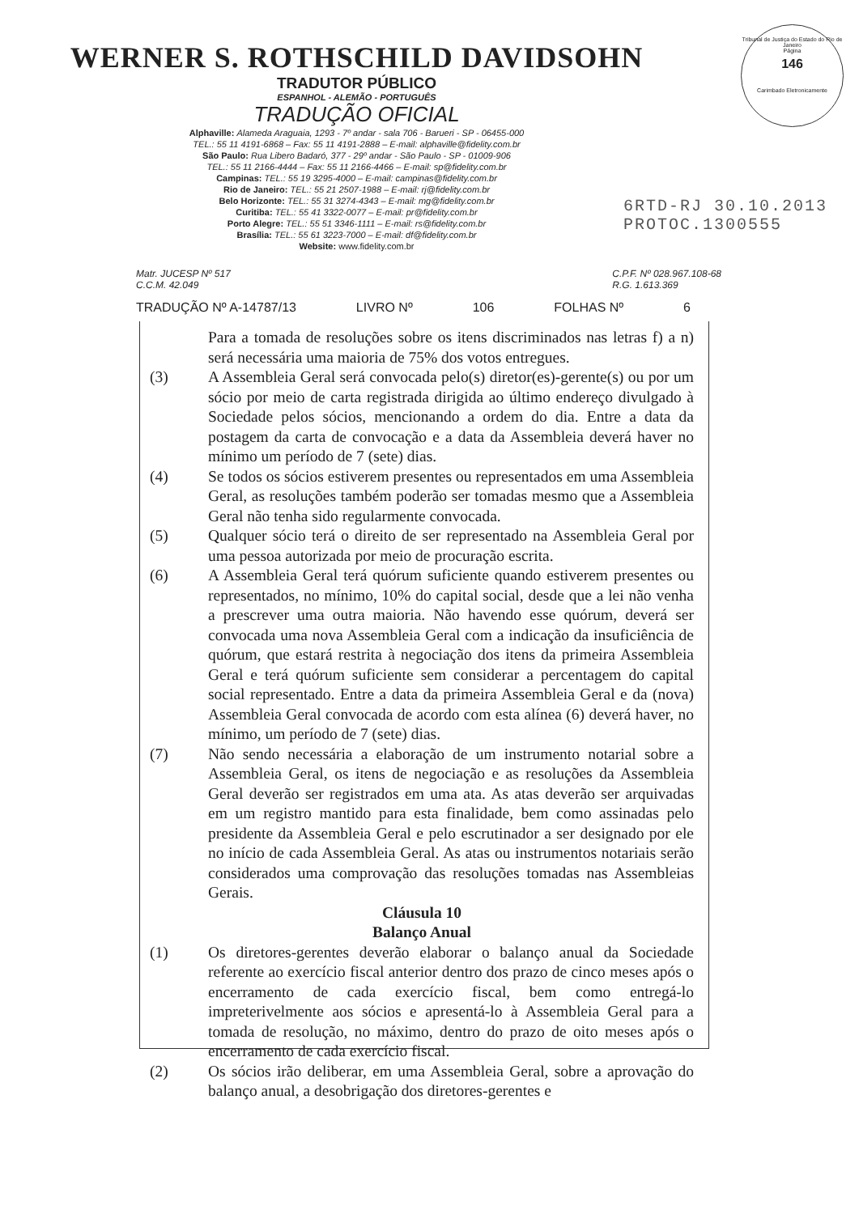Tribunal de Justiça do Estado do Rio de Janeiro
Página
146
Carimbado Eletronicamente
WERNER S. ROTHSCHILD DAVIDSOHN
TRADUTOR PÚBLICO
ESPANHOL - ALEMÃO - PORTUGUÊS
TRADUÇÃO OFICIAL
Alphaville: Alameda Araguaia, 1293 - 7º andar - sala 706 - Barueri - SP - 06455-000
TEL.: 55 11 4191-6868 – Fax: 55 11 4191-2888 – E-mail: alphaville@fidelity.com.br
São Paulo: Rua Libero Badaró, 377 - 29º andar - São Paulo - SP - 01009-906
TEL.: 55 11 2166-4444 – Fax: 55 11 2166-4466 – E-mail: sp@fidelity.com.br
Campinas: TEL.: 55 19 3295-4000 – E-mail: campinas@fidelity.com.br
Rio de Janeiro: TEL.: 55 21 2507-1988 – E-mail: rj@fidelity.com.br
Belo Horizonte: TEL.: 55 31 3274-4343 – E-mail: mg@fidelity.com.br
Curitiba: TEL.: 55 41 3322-0077 – E-mail: pr@fidelity.com.br
Porto Alegre: TEL.: 55 51 3346-1111 – E-mail: rs@fidelity.com.br
Brasília: TEL.: 55 61 3223-7000 – E-mail: df@fidelity.com.br
Website: www.fidelity.com.br
6RTD-RJ 30.10.2013
PROTOC.1300555
Matr. JUCESP Nº 517
C.C.M. 42.049
C.P.F. Nº 028.967.108-68
R.G. 1.613.369
TRADUÇÃO Nº A-14787/13 LIVRO Nº 106 FOLHAS Nº 6
Para a tomada de resoluções sobre os itens discriminados nas letras f) a n) será necessária uma maioria de 75% dos votos entregues.
(3) A Assembleia Geral será convocada pelo(s) diretor(es)-gerente(s) ou por um sócio por meio de carta registrada dirigida ao último endereço divulgado à Sociedade pelos sócios, mencionando a ordem do dia. Entre a data da postagem da carta de convocação e a data da Assembleia deverá haver no mínimo um período de 7 (sete) dias.
(4) Se todos os sócios estiverem presentes ou representados em uma Assembleia Geral, as resoluções também poderão ser tomadas mesmo que a Assembleia Geral não tenha sido regularmente convocada.
(5) Qualquer sócio terá o direito de ser representado na Assembleia Geral por uma pessoa autorizada por meio de procuração escrita.
(6) A Assembleia Geral terá quórum suficiente quando estiverem presentes ou representados, no mínimo, 10% do capital social, desde que a lei não venha a prescrever uma outra maioria. Não havendo esse quórum, deverá ser convocada uma nova Assembleia Geral com a indicação da insuficiência de quórum, que estará restrita à negociação dos itens da primeira Assembleia Geral e terá quórum suficiente sem considerar a percentagem do capital social representado. Entre a data da primeira Assembleia Geral e da (nova) Assembleia Geral convocada de acordo com esta alínea (6) deverá haver, no mínimo, um período de 7 (sete) dias.
(7) Não sendo necessária a elaboração de um instrumento notarial sobre a Assembleia Geral, os itens de negociação e as resoluções da Assembleia Geral deverão ser registrados em uma ata. As atas deverão ser arquivadas em um registro mantido para esta finalidade, bem como assinadas pelo presidente da Assembleia Geral e pelo escrutinador a ser designado por ele no início de cada Assembleia Geral. As atas ou instrumentos notariais serão considerados uma comprovação das resoluções tomadas nas Assembleias Gerais.
Cláusula 10
Balanço Anual
(1) Os diretores-gerentes deverão elaborar o balanço anual da Sociedade referente ao exercício fiscal anterior dentro dos prazo de cinco meses após o encerramento de cada exercício fiscal, bem como entregá-lo impreterivelmente aos sócios e apresentá-lo à Assembleia Geral para a tomada de resolução, no máximo, dentro do prazo de oito meses após o encerramento de cada exercício fiscal.
(2) Os sócios irão deliberar, em uma Assembleia Geral, sobre a aprovação do balanço anual, a desobrigação dos diretores-gerentes e